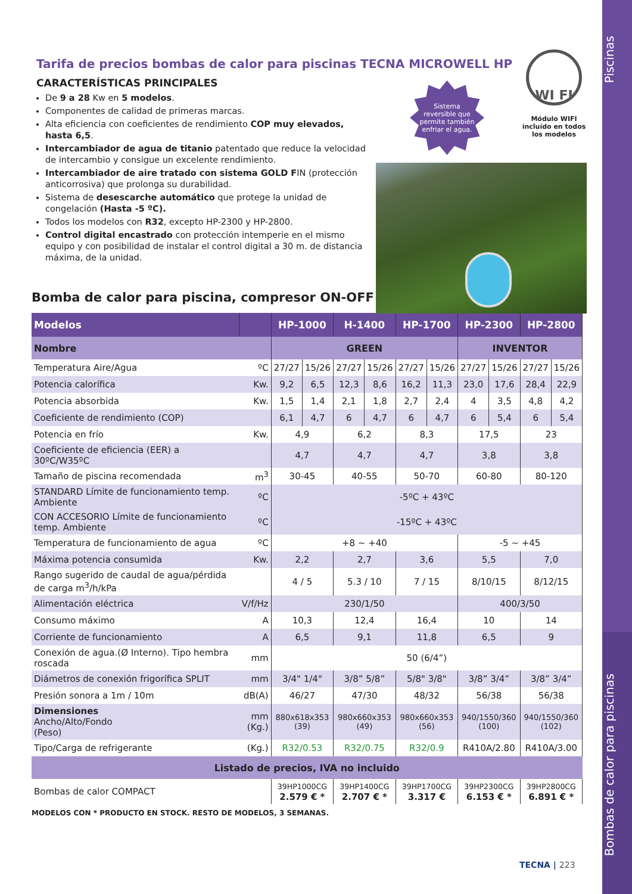Piscinas
Bombas de calor para piscinas
Tarifa de precios bombas de calor para piscinas TECNA MICROWELL HP
CARACTERÍSTICAS PRINCIPALES
De 9 a 28 Kw en 5 modelos.
Componentes de calidad de primeras marcas.
Alta eficiencia con coeficientes de rendimiento COP muy elevados, hasta 6,5.
Intercambiador de agua de titanio patentado que reduce la velocidad de intercambio y consigue un excelente rendimiento.
Intercambiador de aire tratado con sistema GOLD FIN (protección anticorrosiva) que prolonga su durabilidad.
Sistema de desescarche automático que protege la unidad de congelación (Hasta -5 ºC).
Todos los modelos con R32, excepto HP-2300 y HP-2800.
Control digital encastrado con protección intemperie en el mismo equipo y con posibilidad de instalar el control digital a 30 m. de distancia máxima, de la unidad.
Sistema
reversible que
permite también
enfriar el agua.
WI FI
Módulo WIFI
incluído en todos
los modelos
Bomba de calor para piscina, compresor ON-OFF
| Modelos | | HP-1000 | | H-1400 | | HP-1700 | | HP-2300 | | HP-2800 | |
| --- | --- | --- | --- | --- | --- | --- | --- | --- | --- | --- | --- |
| Nombre | | GREEN | | | | | | INVENTOR | | | |
| Temperatura Aire/Agua | ºC | 27/27 | 15/26 | 27/27 | 15/26 | 27/27 | 15/26 | 27/27 | 15/26 | 27/27 | 15/26 |
| Potencia calorífica | Kw. | 9,2 | 6,5 | 12,3 | 8,6 | 16,2 | 11,3 | 23,0 | 17,6 | 28,4 | 22,9 |
| Potencia absorbida | Kw. | 1,5 | 1,4 | 2,1 | 1,8 | 2,7 | 2,4 | 4 | 3,5 | 4,8 | 4,2 |
| Coeficiente de rendimiento (COP) | | 6,1 | 4,7 | 6 | 4,7 | 6 | 4,7 | 6 | 5,4 | 6 | 5,4 |
| Potencia en frío | Kw. | 4,9 | | 6,2 | | 8,3 | | 17,5 | | 23 | |
| Coeficiente de eficiencia (EER) a 30ºC/W35ºC | | 4,7 | | 4,7 | | 4,7 | | 3,8 | | 3,8 | |
| Tamaño de piscina recomendada | m<sup>3</sup> | 30-45 | | 40-55 | | 50-70 | | 60-80 | | 80-120 | |
| STANDARD Límite de funcionamiento temp. Ambiente | ºC | -5ºC + 43ºC | | | | | | | | | |
| CON ACCESORIO Límite de funcionamiento temp. Ambiente | ºC | -15ºC + 43ºC | | | | | | | | | |
| Temperatura de funcionamiento de agua | ºC | +8 ~ +40 | | | | | | -5 ~ +45 | | | |
| Máxima potencia consumida | Kw. | 2,2 | | 2,7 | | 3,6 | | 5,5 | | 7,0 | |
| Rango sugerido de caudal de agua/pérdida de carga m<sup>3</sup>/h/kPa | | 4 / 5 | | 5.3 / 10 | | 7 / 15 | | 8/10/15 | | 8/12/15 | |
| Alimentación eléctrica | V/f/Hz | 230/1/50 | | | | | | 400/3/50 | | | |
| Consumo máximo | A | 10,3 | | 12,4 | | 16,4 | | 10 | | 14 | |
| Corriente de funcionamiento | A | 6,5 | | 9,1 | | 11,8 | | 6,5 | | 9 | |
| Conexión de agua.(Ø Interno). Tipo hembra roscada | mm | 50 (6/4”) | | | | | | | | | |
| Diámetros de conexión frigorífica SPLIT | mm | 3/4" 1/4" | | 3/8” 5/8” | | 5/8" 3/8" | | 3/8” 3/4” | | 3/8” 3/4” | |
| Presión sonora a 1m / 10m | dB(A) | 46/27 | | 47/30 | | 48/32 | | 56/38 | | 56/38 | |
| Dimensiones Ancho/Alto/Fondo (Peso) | mm (Kg.) | 880x618x353 (39) | | 980x660x353 (49) | | 980x660x353 (56) | | 940/1550/360 (100) | | 940/1550/360 (102) | |
| Tipo/Carga de refrigerante | (Kg.) | R32/0.53 | | R32/0.75 | | R32/0.9 | | R410A/2.80 | | R410A/3.00 | |
| Listado de precios, IVA no incluido | | | | | | | | | | | |
| Bombas de calor COMPACT | | 39HP1000CG 2.579 € * | | 39HP1400CG 2.707 € * | | 39HP1700CG 3.317 € | | 39HP2300CG 6.153 € * | | 39HP2800CG 6.891 € * | |
MODELOS CON * PRODUCTO EN STOCK. RESTO DE MODELOS, 3 SEMANAS.
TECNA | 223